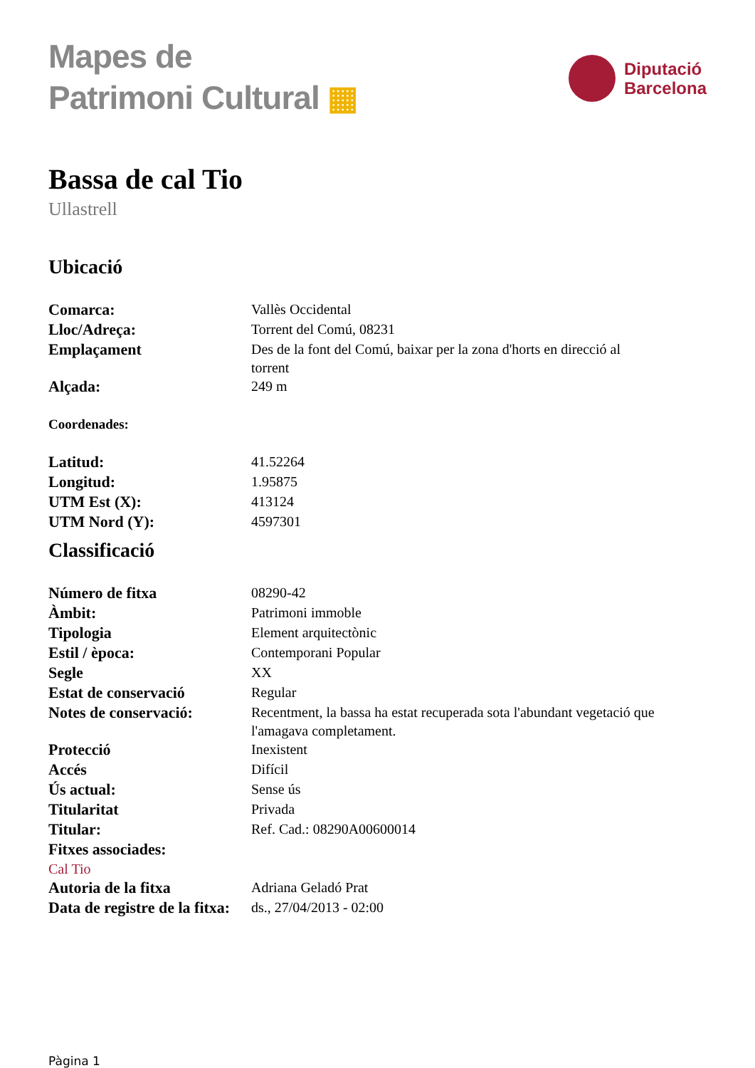Mapes de
Patrimoni Cultural ▦
Diputació
Barcelona
Bassa de cal Tio
Ullastrell
Ubicació
| Comarca: | Vallès Occidental |
| Lloc/Adreça: | Torrent del Comú, 08231 |
| Emplaçament | Des de la font del Comú, baixar per la zona d'horts en direcció al torrent |
| Alçada: | 249 m |
Coordenades:
| Latitud: | 41.52264 |
| Longitud: | 1.95875 |
| UTM Est (X): | 413124 |
| UTM Nord (Y): | 4597301 |
Classificació
| Número de fitxa | 08290-42 |
| Àmbit: | Patrimoni immoble |
| Tipologia | Element arquitectònic |
| Estil / època: | Contemporani Popular |
| Segle | XX |
| Estat de conservació | Regular |
| Notes de conservació: | Recentment, la bassa ha estat recuperada sota l'abundant vegetació que l'amagava completament. |
| Protecció | Inexistent |
| Accés | Difícil |
| Ús actual: | Sense ús |
| Titularitat | Privada |
| Titular: | Ref. Cad.: 08290A00600014 |
| Fitxes associades: | |
| Cal Tio | |
| Autoria de la fitxa | Adriana Geladó Prat |
| Data de registre de la fitxa: | ds., 27/04/2013 - 02:00 |
Pàgina 1